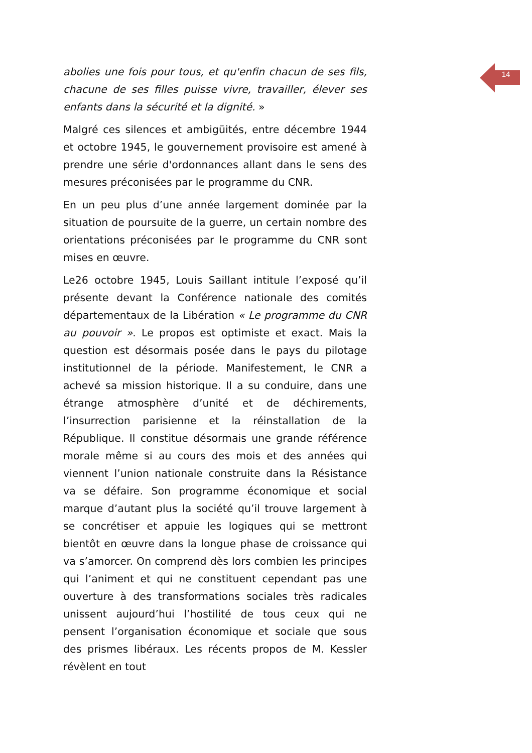abolies une fois pour tous, et qu'enfin chacun de ses fils, chacune de ses filles puisse vivre, travailler, élever ses enfants dans la sécurité et la dignité. »
Malgré ces silences et ambigüités, entre décembre 1944 et octobre 1945, le gouvernement provisoire est amené à prendre une série d'ordonnances allant dans le sens des mesures préconisées par le programme du CNR.
En un peu plus d’une année largement dominée par la situation de poursuite de la guerre, un certain nombre des orientations préconisées par le programme du CNR sont mises en œuvre.
Le26 octobre 1945, Louis Saillant intitule l’exposé qu’il présente devant la Conférence nationale des comités départementaux de la Libération « Le programme du CNR au pouvoir ». Le propos est optimiste et exact. Mais la question est désormais posée dans le pays du pilotage institutionnel de la période. Manifestement, le CNR a achevé sa mission historique. Il a su conduire, dans une étrange atmosphère d’unité et de déchirements, l’insurrection parisienne et la réinstallation de la République. Il constitue désormais une grande référence morale même si au cours des mois et des années qui viennent l’union nationale construite dans la Résistance va se défaire. Son programme économique et social marque d’autant plus la société qu’il trouve largement à se concrétiser et appuie les logiques qui se mettront bientôt en œuvre dans la longue phase de croissance qui va s’amorcer. On comprend dès lors combien les principes qui l’animent et qui ne constituent cependant pas une ouverture à des transformations sociales très radicales unissent aujourd’hui l’hostilité de tous ceux qui ne pensent l’organisation économique et sociale que sous des prismes libéraux. Les récents propos de M. Kessler révèlent en tout
14